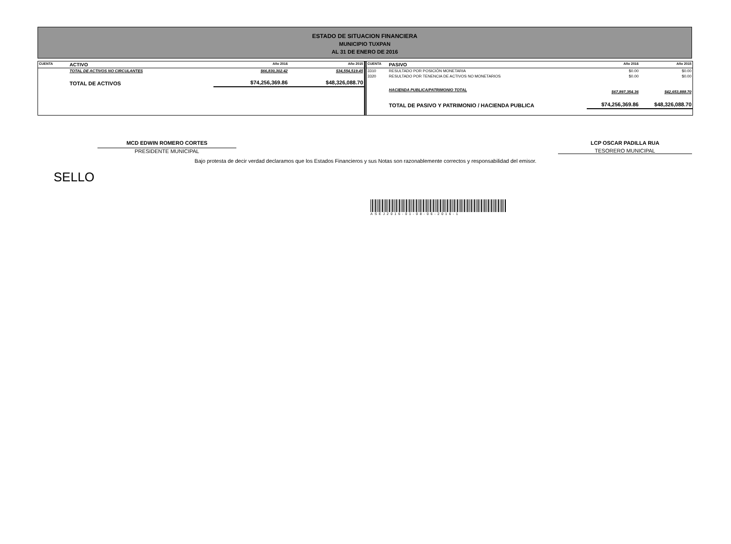ESTADO DE SITUACION FINANCIERA
MUNICIPIO TUXPAN
AL 31 DE ENERO DE 2016
| CUENTA | ACTIVO | Año 2016 | Año 2015 |
| --- | --- | --- | --- |
| | TOTAL DE ACTIVOS NO CIRCULANTES | $66,830,302.42 | $34,554,519.45 |
| | TOTAL DE ACTIVOS | $74,256,369.86 | $48,326,088.70 |
| CUENTA | PASIVO | Año 2016 | Año 2015 |
| --- | --- | --- | --- |
| 3310 | RESULTADO POR POSICIÓN MONETARIA | $0.00 | $0.00 |
| 3320 | RESULTADO POR TENENCIA DE ACTIVOS NO MONETARIOS | $0.00 | $0.00 |
| | HACIENDA PUBLICA/PATRIMONIO TOTAL | $67,897,354.36 | $42,653,888.70 |
| | TOTAL DE PASIVO Y PATRIMONIO / HACIENDA PUBLICA | $74,256,369.86 | $48,326,088.70 |
MCD EDWIN ROMERO CORTES
PRESIDENTE MUNICIPAL
LCP OSCAR PADILLA RUA
TESORERO MUNICIPAL
Bajo protesta de decir verdad declaramos que los Estados Financieros y sus Notas son razonablemente correctos y responsabilidad del emisor.
SELLO
ASEJ2016-01-08-06-2016-1